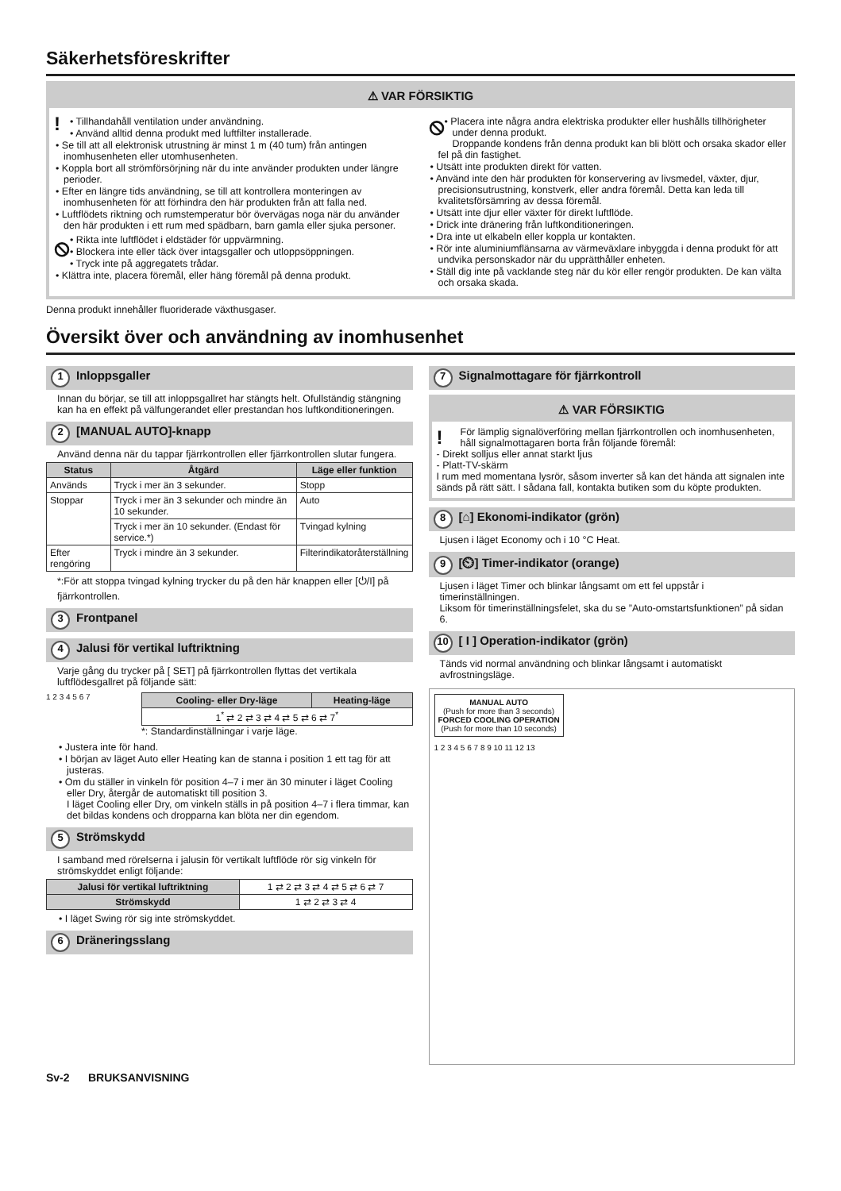Säkerhetsföreskrifter
⚠ VAR FÖRSIKTIG
!
• Tillhandahåll ventilation under användning.
• Använd alltid denna produkt med luftfilter installerade.
• Se till att all elektronisk utrustning är minst 1 m (40 tum) från antingen inomhusenheten eller utomhusenheten.
• Koppla bort all strömförsörjning när du inte använder produkten under längre perioder.
• Efter en längre tids användning, se till att kontrollera monteringen av inomhusenheten för att förhindra den här produkten från att falla ned.
• Luftflödets riktning och rumstemperatur bör övervägas noga när du använder den här produkten i ett rum med spädbarn, barn gamla eller sjuka personer.
⦸
• Rikta inte luftflödet i eldstäder för uppvärmning.
• Blockera inte eller täck över intagsgaller och utloppsöppningen.
• Tryck inte på aggregatets trådar.
• Klättra inte, placera föremål, eller häng föremål på denna produkt.
⦸
• Placera inte några andra elektriska produkter eller hushålls tillhörigheter under denna produkt.
Droppande kondens från denna produkt kan bli blött och orsaka skador eller fel på din fastighet.
• Utsätt inte produkten direkt för vatten.
• Använd inte den här produkten för konservering av livsmedel, växter, djur, precisionsutrustning, konstverk, eller andra föremål. Detta kan leda till kvalitetsförsämring av dessa föremål.
• Utsätt inte djur eller växter för direkt luftflöde.
• Drick inte dränering från luftkonditioneringen.
• Dra inte ut elkabeln eller koppla ur kontakten.
• Rör inte aluminiumflänsarna av värmeväxlare inbyggda i denna produkt för att undvika personskador när du upprätthåller enheten.
• Ställ dig inte på vacklande steg när du kör eller rengör produkten. De kan välta och orsaka skada.
Denna produkt innehåller fluoriderade växthusgaser.
Översikt över och användning av inomhusenhet
1 Inloppsgaller
Innan du börjar, se till att inloppsgallret har stängts helt. Ofullständig stängning kan ha en effekt på välfungerandet eller prestandan hos luftkonditioneringen.
2 [MANUAL AUTO]-knapp
Använd denna när du tappar fjärrkontrollen eller fjärrkontrollen slutar fungera.
| Status | Åtgärd | Läge eller funktion |
| --- | --- | --- |
| Används | Tryck i mer än 3 sekunder. | Stopp |
| Stoppar | Tryck i mer än 3 sekunder och mindre än 10 sekunder. | Auto |
| | Tryck i mer än 10 sekunder. (Endast för service.*) | Tvingad kylning |
| Efter rengöring | Tryck i mindre än 3 sekunder. | Filterindikatoråterställning |
*:För att stoppa tvingad kylning trycker du på den här knappen eller [⏻/I] på fjärrkontrollen.
3 Frontpanel
4 Jalusi för vertikal luftriktning
Varje gång du trycker på [ SET] på fjärrkontrollen flyttas det vertikala luftflödesgallret på följande sätt:
1 2 3 4 5 6 7
| Cooling- eller Dry-läge | Heating-läge |
| --- | --- |
| 1<sup>*</sup> ⇄ 2 ⇄ 3 ⇄ 4 ⇄ 5 ⇄ 6 ⇄ 7<sup>*</sup> | |
*: Standardinställningar i varje läge.
• Justera inte för hand.
• I början av läget Auto eller Heating kan de stanna i position 1 ett tag för att justeras.
• Om du ställer in vinkeln för position 4–7 i mer än 30 minuter i läget Cooling eller Dry, återgår de automatiskt till position 3.
I läget Cooling eller Dry, om vinkeln ställs in på position 4–7 i flera timmar, kan det bildas kondens och dropparna kan blöta ner din egendom.
5 Strömskydd
I samband med rörelserna i jalusin för vertikalt luftflöde rör sig vinkeln för strömskyddet enligt följande:
| Jalusi för vertikal luftriktning | 1 ⇄ 2 ⇄ 3 ⇄ 4 ⇄ 5 ⇄ 6 ⇄ 7 |
| Strömskydd | 1 ⇄ 2 ⇄ 3 ⇄ 4 |
• I läget Swing rör sig inte strömskyddet.
6 Dräneringsslang
7 Signalmottagare för fjärrkontroll
⚠ VAR FÖRSIKTIG
! För lämplig signalöverföring mellan fjärrkontrollen och inomhusenheten, håll signalmottagaren borta från följande föremål:
- Direkt solljus eller annat starkt ljus
- Platt-TV-skärm
I rum med momentana lysrör, såsom inverter så kan det hända att signalen inte sänds på rätt sätt. I sådana fall, kontakta butiken som du köpte produkten.
8 [⌂] Ekonomi-indikator (grön)
Ljusen i läget Economy och i 10 °C Heat.
9 [⏲] Timer-indikator (orange)
Ljusen i läget Timer och blinkar långsamt om ett fel uppstår i timerinställningen.
Liksom för timerinställningsfelet, ska du se ”Auto-omstartsfunktionen” på sidan 6.
10 [ I ] Operation-indikator (grön)
Tänds vid normal användning och blinkar långsamt i automatiskt avfrostningsläge.
MANUAL AUTO
(Push for more than 3 seconds)
FORCED COOLING OPERATION
(Push for more than 10 seconds)
1 2 3 4 5 6 7 8 9 10 11 12 13
Sv-2 BRUKSANVISNING